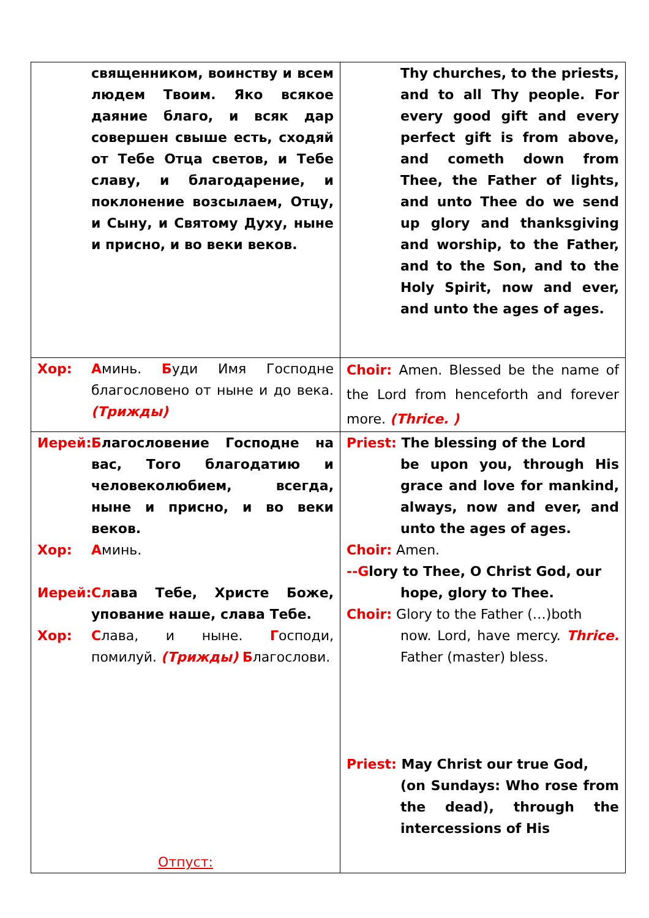| священником, воинству и всем людем Твоим. Яко всякое даяние благо, и всяк дар совершен свыше есть, сходяй от Тебе Отца светов, и Тебе славу, и благодарение, и поклонение возсылаем, Отцу, и Сыну, и Святому Духу, ныне и присно, и во веки веков. | Thy churches, to the priests, and to all Thy people. For every good gift and every perfect gift is from above, and cometh down from Thee, the Father of lights, and unto Thee do we send up glory and thanksgiving and worship, to the Father, and to the Son, and to the Holy Spirit, now and ever, and unto the ages of ages. |
| Хор: А минь. Б уди Имя Господне благословено от ныне и до века. (Трижды) | Choir: Amen. Blessed be the name of the Lord from henceforth and forever more. (Thrice. ) |
| Иерей: Б лагословение Господне на вас, Того благодатию и человеколюбием, всегда, ныне и присно, и во веки веков. Хор: А минь. Иерей: Сл ава Тебе, Христе Боже, упование наше, слава Тебе. Хор: С лава, и ныне. Г осподи, помилуй. (Трижды) Б лагослови. Отпуст: | Priest: The blessing of the Lord be upon you, through His grace and love for mankind, always, now and ever, and unto the ages of ages. Choir: Amen. --G lory to Thee, O Christ God, our hope, glory to Thee. Choir: Glory to the Father (…)both now. Lord, have mercy. Thrice. Father (master) bless. Priest: May Christ our true God, (on Sundays: Who rose from the dead), through the intercessions of His |